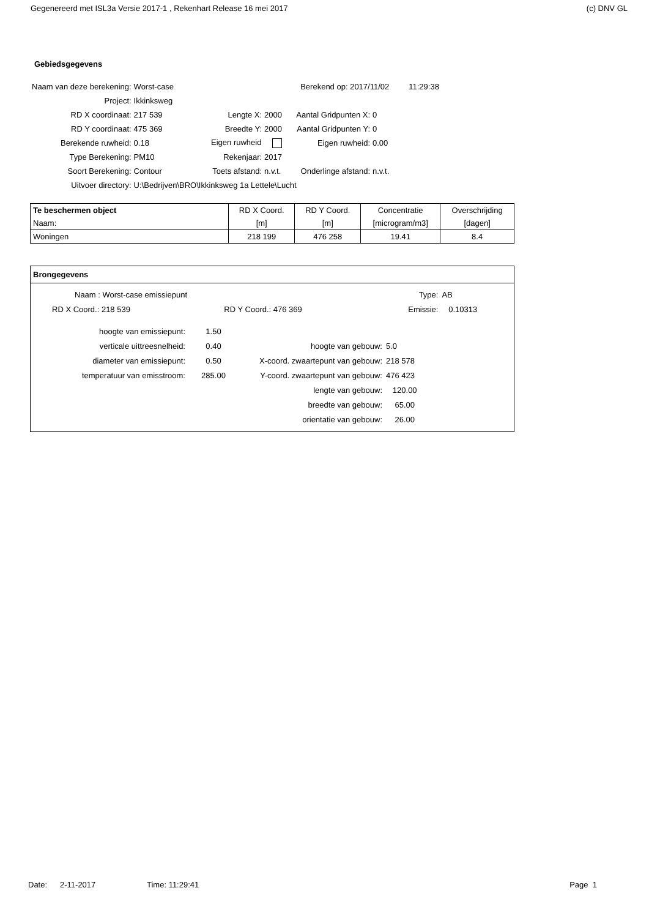Gegenereerd met ISL3a Versie 2017-1 , Rekenhart Release 16 mei 2017 (c) DNV GL
Gebiedsgegevens
| Naam van deze berekening: | Worst-case | | | Berekend op: 2017/11/02 | | 11:29:38 |
| Project: | Ikkinksweg | | | | | |
| RD X coordinaat: | 217 539 | Lengte X: | 2000 | Aantal Gridpunten X: | 0 | |
| RD Y coordinaat: | 475 369 | Breedte Y: | 2000 | Aantal Gridpunten Y: | 0 | |
| Berekende ruwheid: | 0.18 | Eigen ruwheid | | Eigen ruwheid: | 0.00 | |
| Type Berekening: | PM10 | Rekenjaar: | 2017 | | | |
| Soort Berekening: | Contour | Toets afstand: | n.v.t. | Onderlinge afstand: | n.v.t. | |
| Uitvoer directory: | U:\Bedrijven\BRO\Ikkinksweg 1a Lettele\Lucht | | | | | |
| Te beschermen object | RD X Coord. | RD Y Coord. | Concentratie | Overschrijding |
| --- | --- | --- | --- | --- |
| Naam: | [m] | [m] | [microgram/m3] | [dagen] |
| Woningen | 218 199 | 476 258 | 19.41 | 8.4 |
Brongegevens
| Naam : Worst-case emissiepunt | | Type: | AB |
| RD X Coord.: 218 539 | RD Y Coord.: 476 369 | Emissie: | 0.10313 |
| hoogte van emissiepunt: | 1.50 | | |
| verticale uittreesnelheid: | 0.40 | hoogte van gebouw: | 5.0 |
| diameter van emissiepunt: | 0.50 | X-coord. zwaartepunt van gebouw: | 218 578 |
| temperatuur van emisstroom: | 285.00 | Y-coord. zwaartepunt van gebouw: | 476 423 |
| | | lengte van gebouw: | 120.00 |
| | | breedte van gebouw: | 65.00 |
| | | orientatie van gebouw: | 26.00 |
Date: 2-11-2017 Time: 11:29:41 Page 1